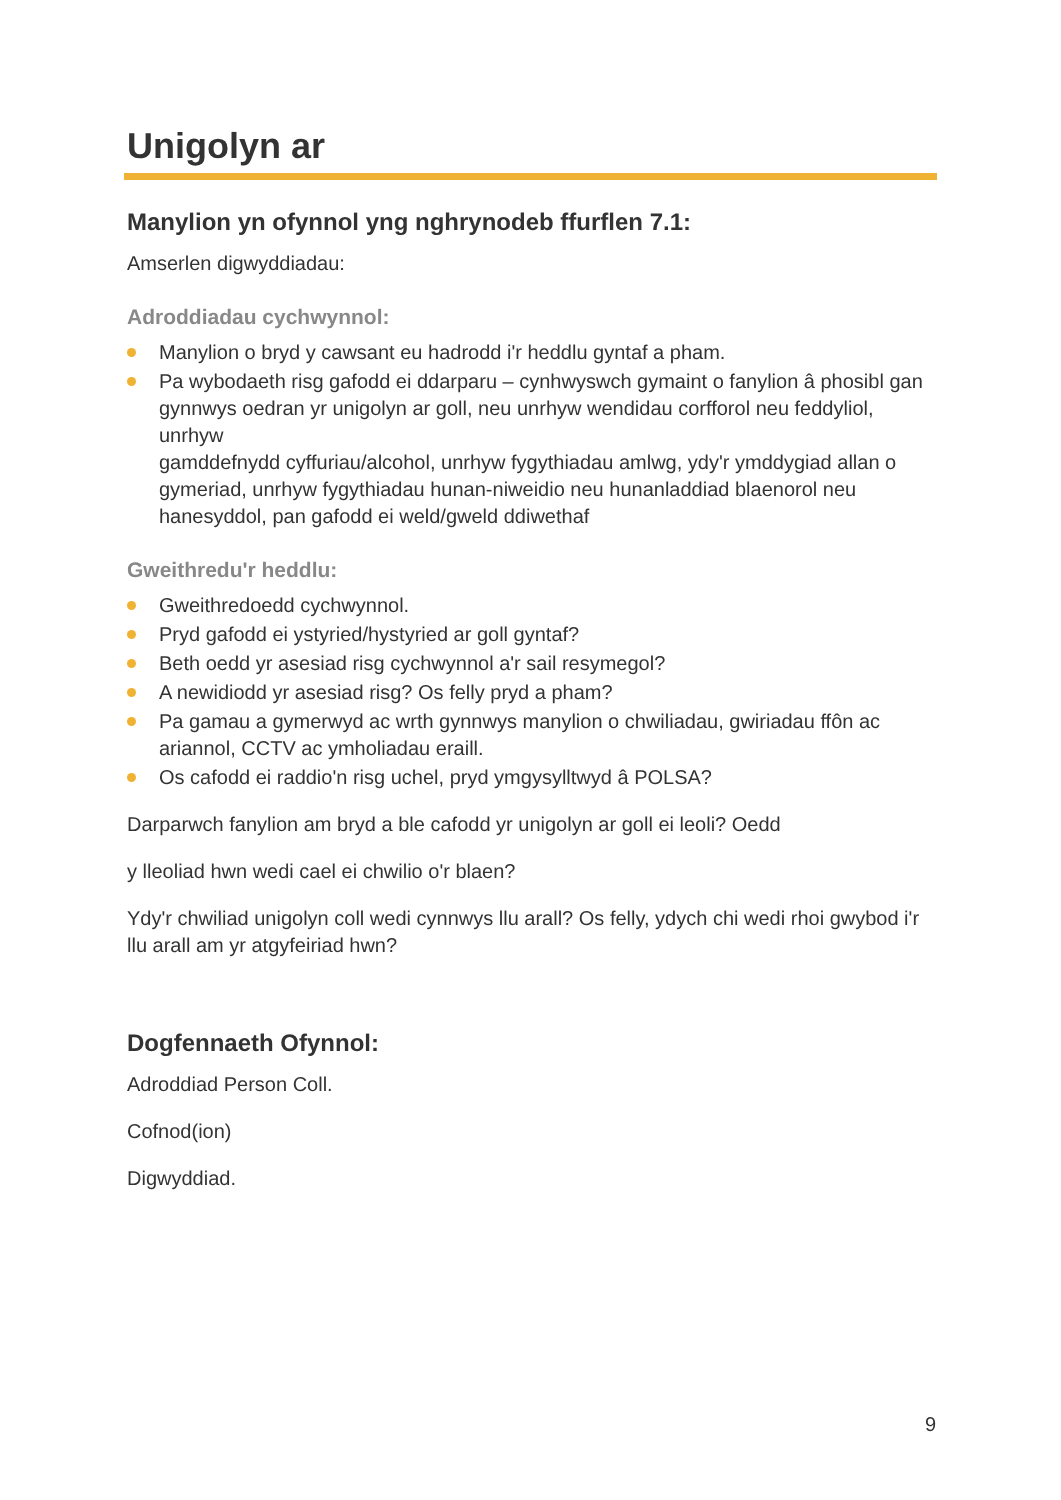Unigolyn ar
Manylion yn ofynnol yng nghrynodeb ffurflen 7.1:
Amserlen digwyddiadau:
Adroddiadau cychwynnol:
Manylion o bryd y cawsant eu hadrodd i'r heddlu gyntaf a pham.
Pa wybodaeth risg gafodd ei ddarparu – cynhwyswch gymaint o fanylion â phosibl gan gynnwys oedran yr unigolyn ar goll, neu unrhyw wendidau corfforol neu feddyliol, unrhyw
gamddefnydd cyffuriau/alcohol, unrhyw fygythiadau amlwg, ydy'r ymddygiad allan o gymeriad, unrhyw fygythiadau hunan-niweidio neu hunanladdiad blaenorol neu hanesyddol, pan gafodd ei weld/gweld ddiwethaf
Gweithredu'r heddlu:
Gweithredoedd cychwynnol.
Pryd gafodd ei ystyried/hystyried ar goll gyntaf?
Beth oedd yr asesiad risg cychwynnol a'r sail resymegol?
A newidiodd yr asesiad risg? Os felly pryd a pham?
Pa gamau a gymerwyd ac wrth gynnwys manylion o chwiliadau, gwiriadau ffôn ac ariannol, CCTV ac ymholiadau eraill.
Os cafodd ei raddio'n risg uchel, pryd ymgysylltwyd â POLSA?
Darparwch fanylion am bryd a ble cafodd yr unigolyn ar goll ei leoli? Oedd
y lleoliad hwn wedi cael ei chwilio o'r blaen?
Ydy'r chwiliad unigolyn coll wedi cynnwys llu arall? Os felly, ydych chi wedi rhoi gwybod i'r llu arall am yr atgyfeiriad hwn?
Dogfennaeth Ofynnol:
Adroddiad Person Coll.
Cofnod(ion)
Digwyddiad.
9